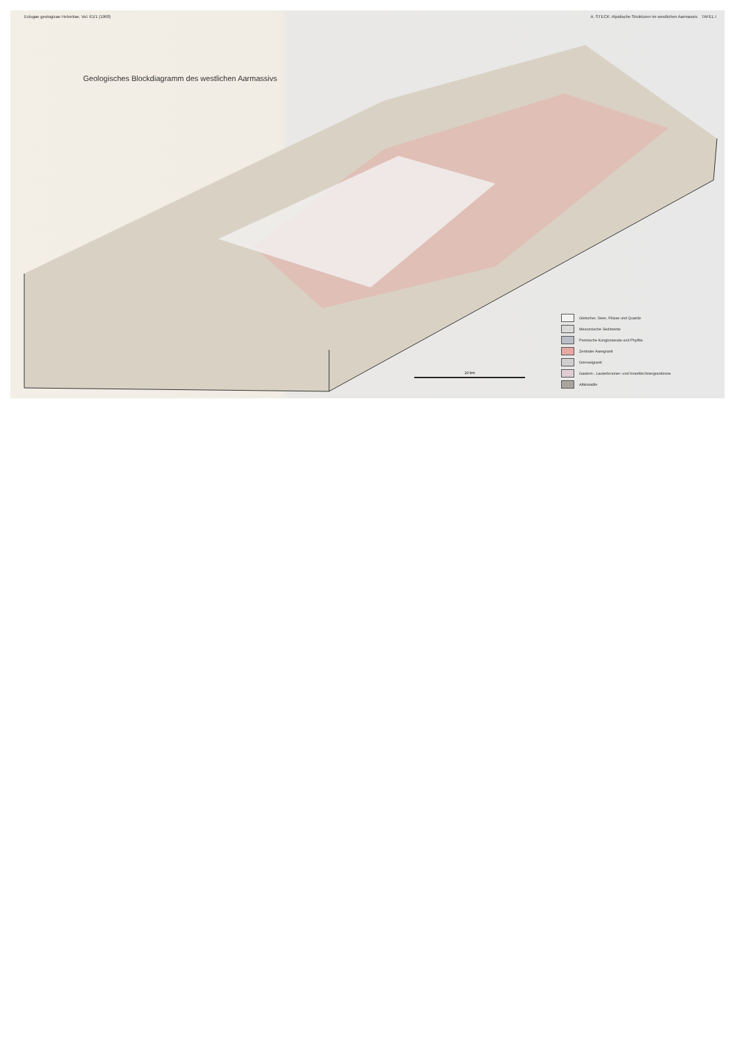Eclogae geologicae Helvetiae, Vol. 61/1 (1968) A. STECK: Alpidische Strukturen im westlichen Aarmassiv. TAFEL I
Geologisches Blockdiagramm des westlichen Aarmassivs
Gletscher, Seen, Flüsse und Quartär
Mesozoische Sedimente
Permische Konglomerate und Phyllite
Zentraler Aaregranit
Grimselgranit
Gastern-, Lauterbrunner- und Innertkirchnergranitzone
Altkristallin
10 km